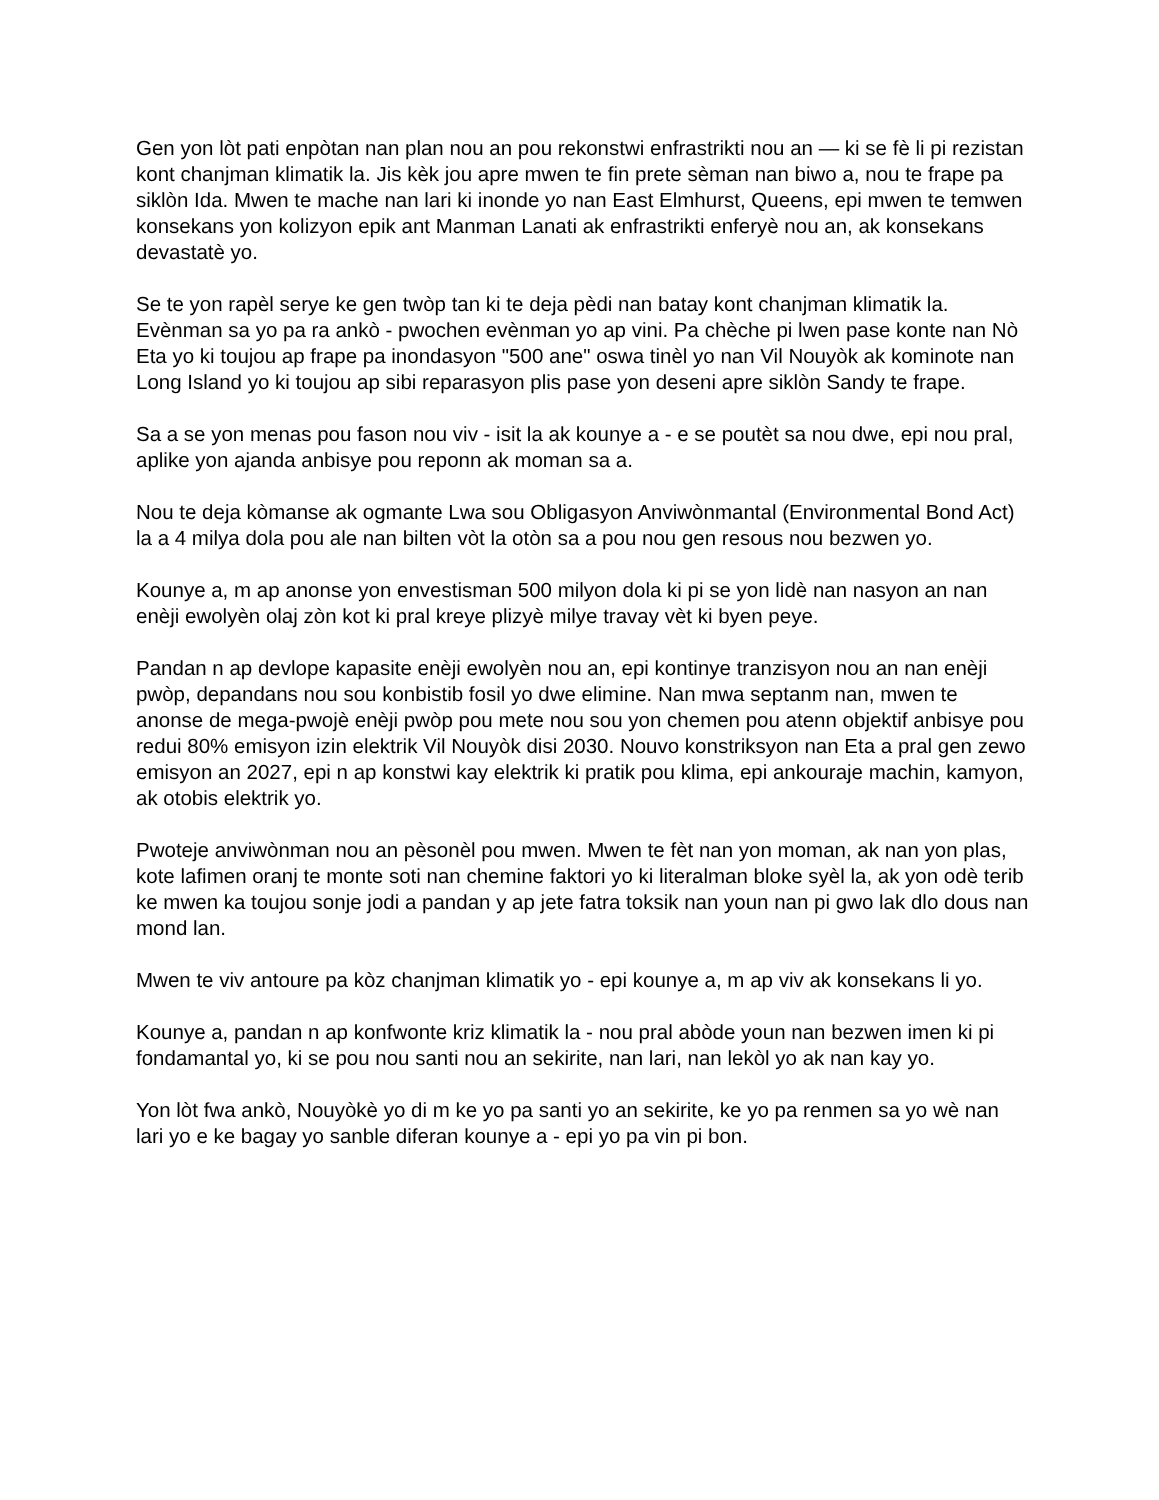Gen yon lòt pati enpòtan nan plan nou an pou rekonstwi enfrastrikti nou an — ki se fè li pi rezistan kont chanjman klimatik la. Jis kèk jou apre mwen te fin prete sèman nan biwo a, nou te frape pa siklòn Ida. Mwen te mache nan lari ki inonde yo nan East Elmhurst, Queens, epi mwen te temwen konsekans yon kolizyon epik ant Manman Lanati ak enfrastrikti enferyè nou an, ak konsekans devastatè yo.
Se te yon rapèl serye ke gen twòp tan ki te deja pèdi nan batay kont chanjman klimatik la. Evènman sa yo pa ra ankò - pwochen evènman yo ap vini. Pa chèche pi lwen pase konte nan Nò Eta yo ki toujou ap frape pa inondasyon "500 ane" oswa tinèl yo nan Vil Nouyòk ak kominote nan Long Island yo ki toujou ap sibi reparasyon plis pase yon deseni apre siklòn Sandy te frape.
Sa a se yon menas pou fason nou viv - isit la ak kounye a - e se poutèt sa nou dwe, epi nou pral, aplike yon ajanda anbisye pou reponn ak moman sa a.
Nou te deja kòmanse ak ogmante Lwa sou Obligasyon Anviwònmantal (Environmental Bond Act) la a 4 milya dola pou ale nan bilten vòt la otòn sa a pou nou gen resous nou bezwen yo.
Kounye a, m ap anonse yon envestisman 500 milyon dola ki pi se yon lidè nan nasyon an nan enèji ewolyèn olaj zòn kot ki pral kreye plizyè milye travay vèt ki byen peye.
Pandan n ap devlope kapasite enèji ewolyèn nou an, epi kontinye tranzisyon nou an nan enèji pwòp, depandans nou sou konbistib fosil yo dwe elimine. Nan mwa septanm nan, mwen te anonse de mega-pwojè enèji pwòp pou mete nou sou yon chemen pou atenn objektif anbisye pou redui 80% emisyon izin elektrik Vil Nouyòk disi 2030. Nouvo konstriksyon nan Eta a pral gen zewo emisyon an 2027, epi n ap konstwi kay elektrik ki pratik pou klima, epi ankouraje machin, kamyon, ak otobis elektrik yo.
Pwoteje anviwònman nou an pèsonèl pou mwen. Mwen te fèt nan yon moman, ak nan yon plas, kote lafimen oranj te monte soti nan chemine faktori yo ki literalman bloke syèl la, ak yon odè terib ke mwen ka toujou sonje jodi a pandan y ap jete fatra toksik nan youn nan pi gwo lak dlo dous nan mond lan.
Mwen te viv antoure pa kòz chanjman klimatik yo - epi kounye a, m ap viv ak konsekans li yo.
Kounye a, pandan n ap konfwonte kriz klimatik la - nou pral abòde youn nan bezwen imen ki pi fondamantal yo, ki se pou nou santi nou an sekirite, nan lari, nan lekòl yo ak nan kay yo.
Yon lòt fwa ankò, Nouyòkè yo di m ke yo pa santi yo an sekirite, ke yo pa renmen sa yo wè nan lari yo e ke bagay yo sanble diferan kounye a - epi yo pa vin pi bon.